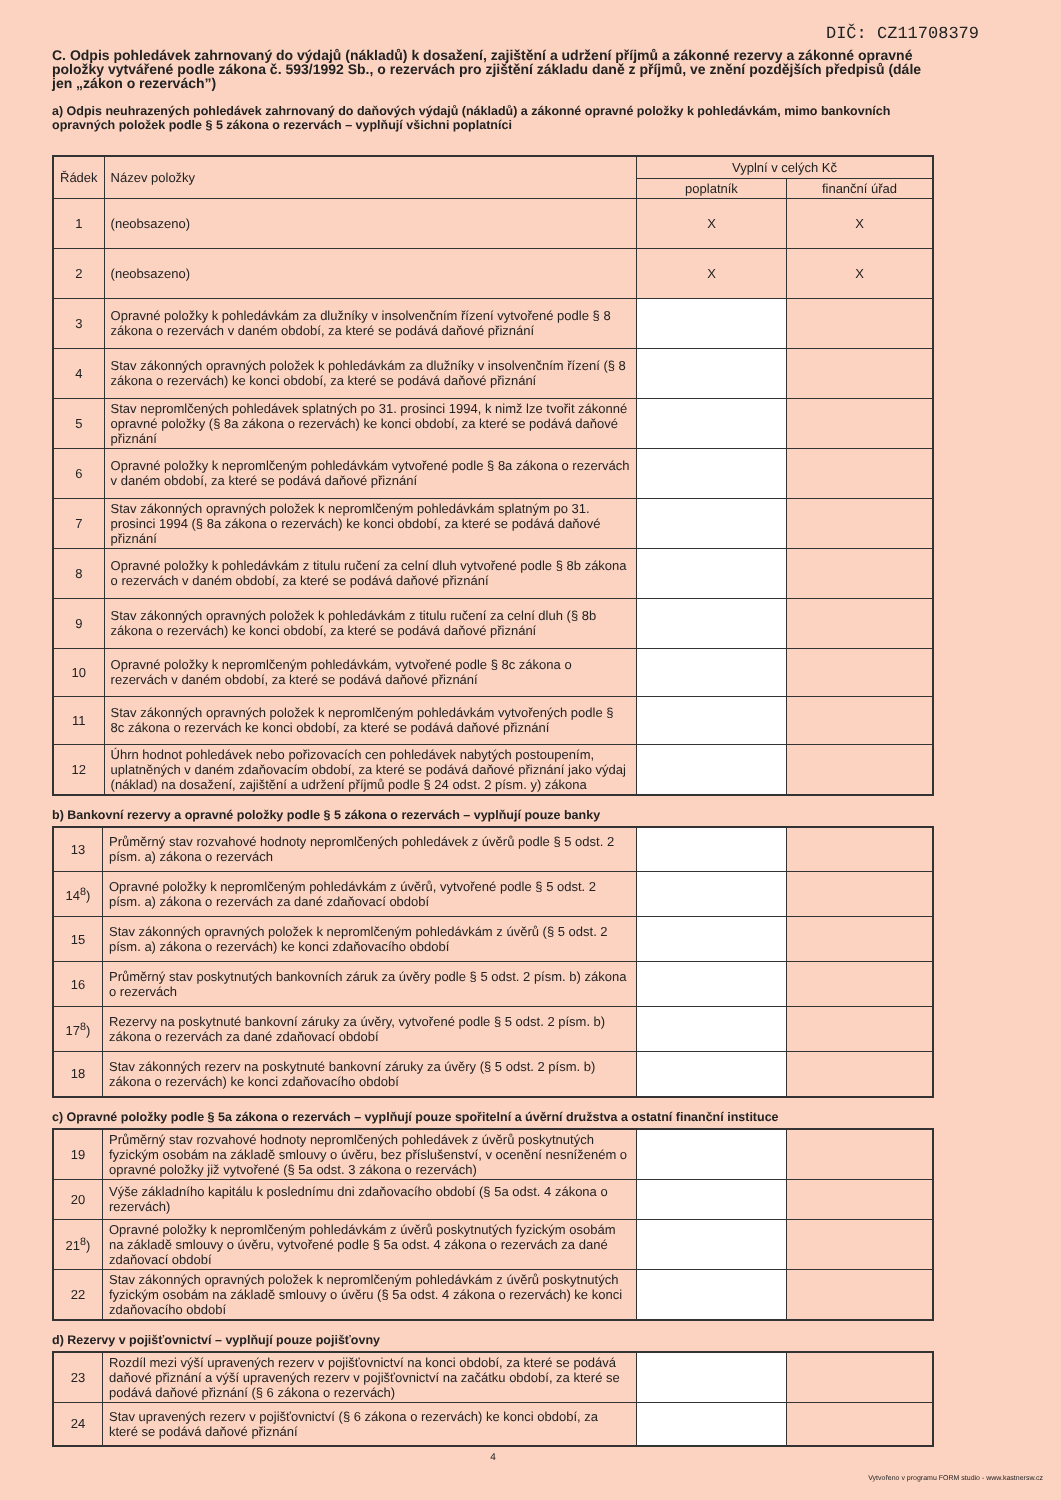DIČ: CZ11708379
C. Odpis pohledávek zahrnovaný do výdajů (nákladů) k dosažení, zajištění a udržení příjmů a zákonné rezervy a zákonné opravné položky vytvářené podle zákona č. 593/1992 Sb., o rezervách pro zjištění základu daně z příjmů, ve znění pozdějších předpisů (dále jen „zákon o rezervách”)
a) Odpis neuhrazených pohledávek zahrnovaný do daňových výdajů (nákladů) a zákonné opravné položky k pohledávkám, mimo bankovních opravných položek podle § 5 zákona o rezervách – vyplňují všichni poplatníci
| Řádek | Název položky | Vyplní v celých Kč | |
| --- | --- | --- | --- |
| | | poplatník | finanční úřad |
| 1 | (neobsazeno) | X | X |
| 2 | (neobsazeno) | X | X |
| 3 | Opravné položky k pohledávkám za dlužníky v insolvenčním řízení vytvořené podle § 8 zákona o rezervách v daném období, za které se podává daňové přiznání | | |
| 4 | Stav zákonných opravných položek k pohledávkám za dlužníky v insolvenčním řízení (§ 8 zákona o rezervách) ke konci období, za které se podává daňové přiznání | | |
| 5 | Stav nepromlčených pohledávek splatných po 31. prosinci 1994, k nimž lze tvořit zákonné opravné položky (§ 8a zákona o rezervách) ke konci období, za které se podává daňové přiznání | | |
| 6 | Opravné položky k nepromlčeným pohledávkám vytvořené podle § 8a zákona o rezervách v daném období, za které se podává daňové přiznání | | |
| 7 | Stav zákonných opravných položek k nepromlčeným pohledávkám splatným po 31. prosinci 1994 (§ 8a zákona o rezervách) ke konci období, za které se podává daňové přiznání | | |
| 8 | Opravné položky k pohledávkám z titulu ručení za celní dluh vytvořené podle § 8b zákona o rezervách v daném období, za které se podává daňové přiznání | | |
| 9 | Stav zákonných opravných položek k pohledávkám z titulu ručení za celní dluh (§ 8b zákona o rezervách) ke konci období, za které se podává daňové přiznání | | |
| 10 | Opravné položky k nepromlčeným pohledávkám, vytvořené podle § 8c zákona o rezervách v daném období, za které se podává daňové přiznání | | |
| 11 | Stav zákonných opravných položek k nepromlčeným pohledávkám vytvořených podle § 8c zákona o rezervách ke konci období, za které se podává daňové přiznání | | |
| 12 | Úhrn hodnot pohledávek nebo pořizovacích cen pohledávek nabytých postoupením, uplatněných v daném zdaňovacím období, za které se podává daňové přiznání jako výdaj (náklad) na dosažení, zajištění a udržení příjmů podle § 24 odst. 2 písm. y) zákona | | |
b) Bankovní rezervy a opravné položky podle § 5 zákona o rezervách – vyplňují pouze banky
| 13 | Průměrný stav rozvahové hodnoty nepromlčených pohledávek z úvěrů podle § 5 odst. 2 písm. a) zákona o rezervách | | |
| 14<sup>8</sup>) | Opravné položky k nepromlčeným pohledávkám z úvěrů, vytvořené podle § 5 odst. 2 písm. a) zákona o rezervách za dané zdaňovací období | | |
| 15 | Stav zákonných opravných položek k nepromlčeným pohledávkám z úvěrů (§ 5 odst. 2 písm. a) zákona o rezervách) ke konci zdaňovacího období | | |
| 16 | Průměrný stav poskytnutých bankovních záruk za úvěry podle § 5 odst. 2 písm. b) zákona o rezervách | | |
| 17<sup>8</sup>) | Rezervy na poskytnuté bankovní záruky za úvěry, vytvořené podle § 5 odst. 2 písm. b) zákona o rezervách za dané zdaňovací období | | |
| 18 | Stav zákonných rezerv na poskytnuté bankovní záruky za úvěry (§ 5 odst. 2 písm. b) zákona o rezervách) ke konci zdaňovacího období | | |
c) Opravné položky podle § 5a zákona o rezervách – vyplňují pouze spořitelní a úvěrní družstva a ostatní finanční instituce
| 19 | Průměrný stav rozvahové hodnoty nepromlčených pohledávek z úvěrů poskytnutých fyzickým osobám na základě smlouvy o úvěru, bez příslušenství, v ocenění nesníženém o opravné položky již vytvořené (§ 5a odst. 3 zákona o rezervách) | | |
| 20 | Výše základního kapitálu k poslednímu dni zdaňovacího období (§ 5a odst. 4 zákona o rezervách) | | |
| 21<sup>8</sup>) | Opravné položky k nepromlčeným pohledávkám z úvěrů poskytnutých fyzickým osobám na základě smlouvy o úvěru, vytvořené podle § 5a odst. 4 zákona o rezervách za dané zdaňovací období | | |
| 22 | Stav zákonných opravných položek k nepromlčeným pohledávkám z úvěrů poskytnutých fyzickým osobám na základě smlouvy o úvěru (§ 5a odst. 4 zákona o rezervách) ke konci zdaňovacího období | | |
d) Rezervy v pojišťovnictví – vyplňují pouze pojišťovny
| 23 | Rozdíl mezi výší upravených rezerv v pojišťovnictví na konci období, za které se podává daňové přiznání a výší upravených rezerv v pojišťovnictví na začátku období, za které se podává daňové přiznání (§ 6 zákona o rezervách) | | |
| 24 | Stav upravených rezerv v pojišťovnictví (§ 6 zákona o rezervách) ke konci období, za které se podává daňové přiznání | | |
4
Vytvořeno v programu FORM studio - www.kastnersw.cz